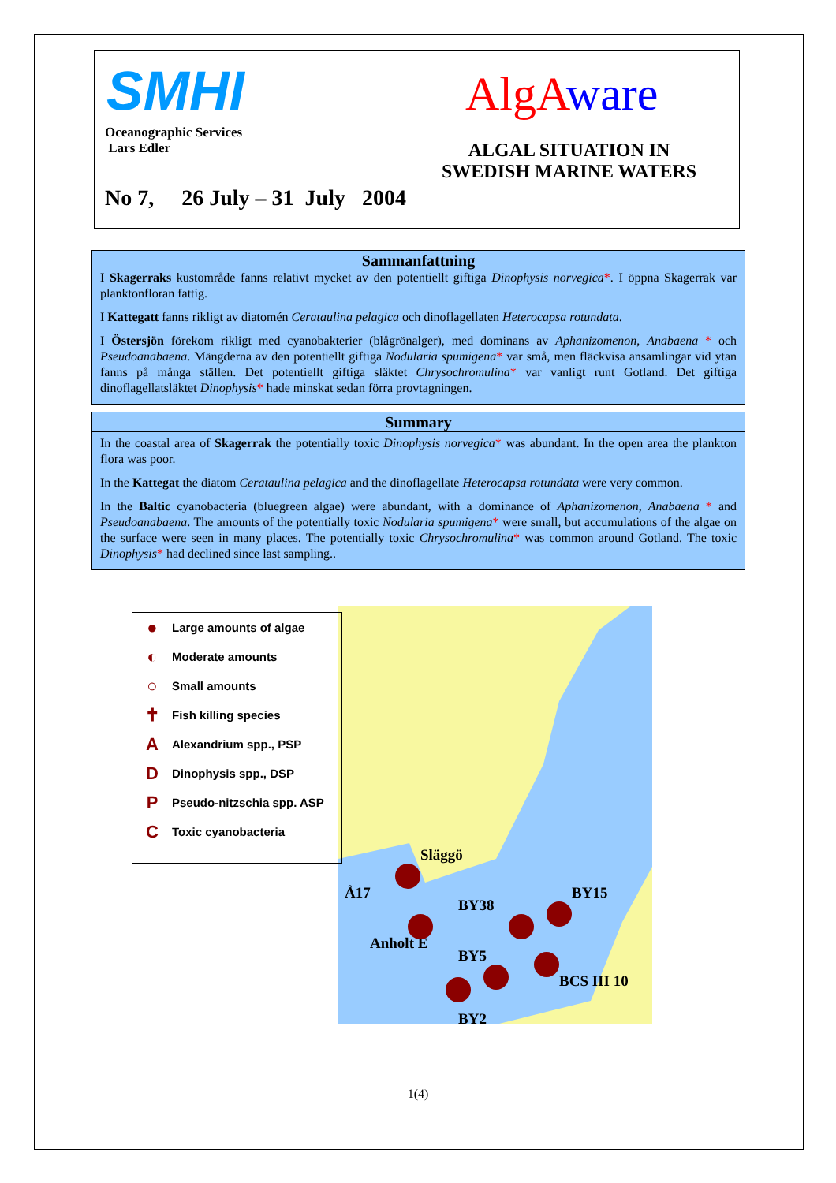SMHI
Oceanographic Services
Lars Edler
Alg Aware
ALGAL SITUATION IN
SWEDISH MARINE WATERS
No 7, 26 July – 31 July 2004
Sammanfattning
I Skagerraks kustområde fanns relativt mycket av den potentiellt giftiga Dinophysis norvegica*. I öppna Skagerrak var planktonfloran fattig.
I Kattegatt fanns rikligt av diatomén Cerataulina pelagica och dinoflagellaten Heterocapsa rotundata.
I Östersjön förekom rikligt med cyanobakterier (blågrönalger), med dominans av Aphanizomenon, Anabaena * och Pseudoanabaena. Mängderna av den potentiellt giftiga Nodularia spumigena* var små, men fläckvisa ansamlingar vid ytan fanns på många ställen. Det potentiellt giftiga släktet Chrysochromulina* var vanligt runt Gotland. Det giftiga dinoflagellatsläktet Dinophysis* hade minskat sedan förra provtagningen.
Summary
In the coastal area of Skagerrak the potentially toxic Dinophysis norvegica* was abundant. In the open area the plankton flora was poor.
In the Kattegat the diatom Cerataulina pelagica and the dinoflagellate Heterocapsa rotundata were very common.
In the Baltic cyanobacteria (bluegreen algae) were abundant, with a dominance of Aphanizomenon, Anabaena * and Pseudoanabaena. The amounts of the potentially toxic Nodularia spumigena* were small, but accumulations of the algae on the surface were seen in many places. The potentially toxic Chrysochromulina* was common around Gotland. The toxic Dinophysis* had declined since last sampling..
Släggö
Å17
BY38
BY15
Anholt E
BY5
BCS III 10
BY2
● Large amounts of algae
◐ Moderate amounts
○ Small amounts
✝ Fish killing species
A Alexandrium spp., PSP
D Dinophysis spp., DSP
P Pseudo-nitzschia spp. ASP
C Toxic cyanobacteria
1(4)